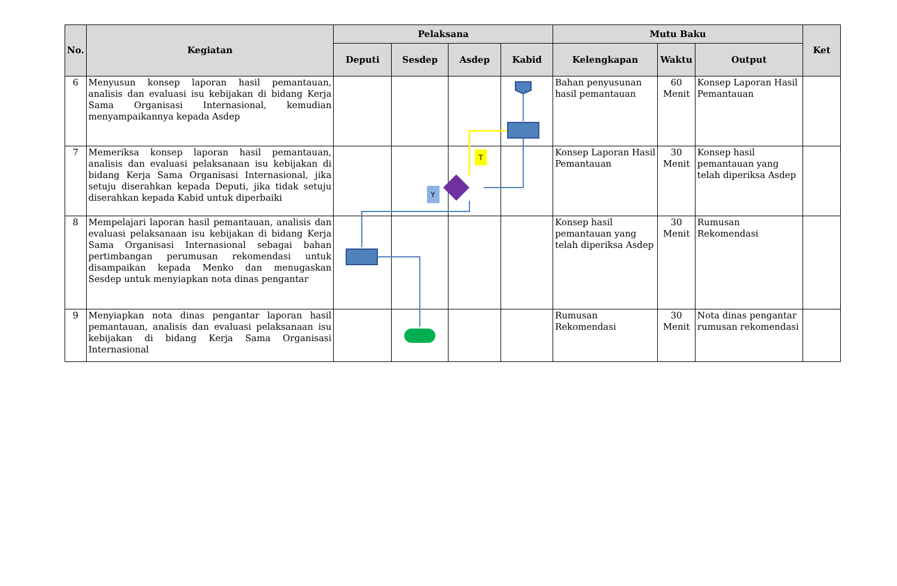| No. | Kegiatan | Pelaksana | | | | Mutu Baku | | | Ket |
| --- | --- | --- | --- | --- | --- | --- | --- | --- | --- |
| | | Deputi | Sesdep | Asdep | Kabid | Kelengkapan | Waktu | Output | |
| 6 | Menyusun konsep laporan hasil pemantauan, analisis dan evaluasi isu kebijakan di bidang Kerja Sama Organisasi Internasional, kemudian menyampaikannya kepada Asdep | | | | | Bahan penyusunan hasil pemantauan | 60 Menit | Konsep Laporan Hasil Pemantauan | |
| 7 | Memeriksa konsep laporan hasil pemantauan, analisis dan evaluasi pelaksanaan isu kebijakan di bidang Kerja Sama Organisasi Internasional, jika setuju diserahkan kepada Deputi, jika tidak setuju diserahkan kepada Kabid untuk diperbaiki | | | | | Konsep Laporan Hasil Pemantauan | 30 Menit | Konsep hasil pemantauan yang telah diperiksa Asdep | |
| 8 | Mempelajari laporan hasil pemantauan, analisis dan evaluasi pelaksanaan isu kebijakan di bidang Kerja Sama Organisasi Internasional sebagai bahan pertimbangan perumusan rekomendasi untuk disampaikan kepada Menko dan menugaskan Sesdep untuk menyiapkan nota dinas pengantar | | | | | Konsep hasil pemantauan yang telah diperiksa Asdep | 30 Menit | Rumusan Rekomendasi | |
| 9 | Menyiapkan nota dinas pengantar laporan hasil pemantauan, analisis dan evaluasi pelaksanaan isu kebijakan di bidang Kerja Sama Organisasi Internasional | | | | | Rumusan Rekomendasi | 30 Menit | Nota dinas pengantar rumusan rekomendasi | |
T
Y